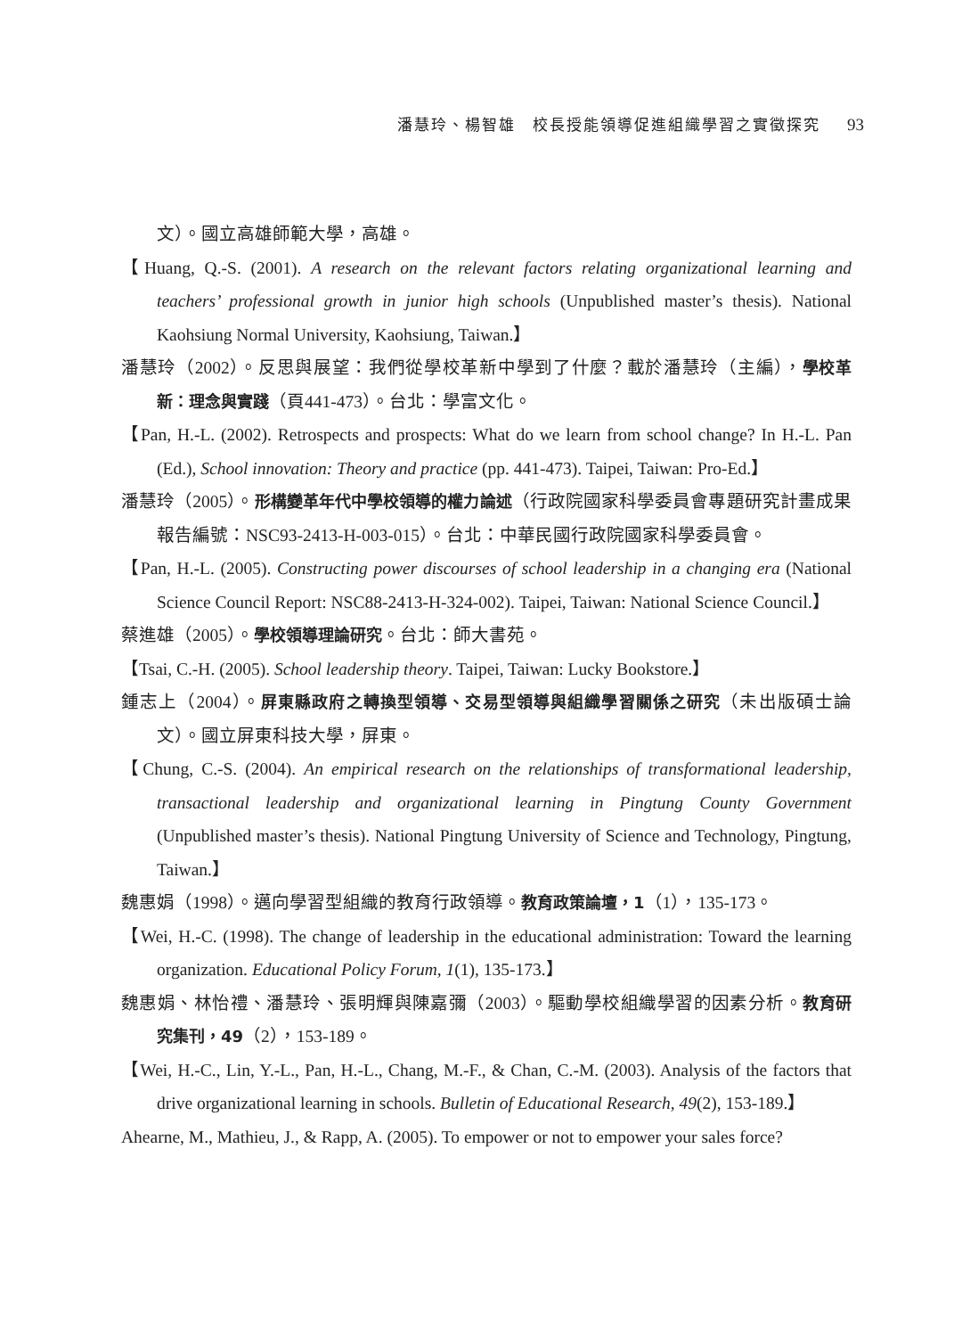潘慧玲、楊智雄　校長授能領導促進組織學習之實徵探究 93
文）。國立高雄師範大學，高雄。
【Huang, Q.-S. (2001). A research on the relevant factors relating organizational learning and teachers’ professional growth in junior high schools (Unpublished master’s thesis). National Kaohsiung Normal University, Kaohsiung, Taiwan.】
潘慧玲（2002）。反思與展望：我們從學校革新中學到了什麼？載於潘慧玲（主編），學校革新：理念與實踐（頁441-473）。台北：學富文化。
【Pan, H.-L. (2002). Retrospects and prospects: What do we learn from school change? In H.-L. Pan (Ed.), School innovation: Theory and practice (pp. 441-473). Taipei, Taiwan: Pro-Ed.】
潘慧玲（2005）。形構變革年代中學校領導的權力論述（行政院國家科學委員會專題研究計畫成果報告編號：NSC93-2413-H-003-015）。台北：中華民國行政院國家科學委員會。
【Pan, H.-L. (2005). Constructing power discourses of school leadership in a changing era (National Science Council Report: NSC88-2413-H-324-002). Taipei, Taiwan: National Science Council.】
蔡進雄（2005）。學校領導理論研究。台北：師大書苑。
【Tsai, C.-H. (2005). School leadership theory. Taipei, Taiwan: Lucky Bookstore.】
鍾志上（2004）。屏東縣政府之轉換型領導、交易型領導與組織學習關係之研究（未出版碩士論文）。國立屏東科技大學，屏東。
【Chung, C.-S. (2004). An empirical research on the relationships of transformational leadership, transactional leadership and organizational learning in Pingtung County Government (Unpublished master’s thesis). National Pingtung University of Science and Technology, Pingtung, Taiwan.】
魏惠娟（1998）。邁向學習型組織的教育行政領導。教育政策論壇，1（1），135-173。
【Wei, H.-C. (1998). The change of leadership in the educational administration: Toward the learning organization. Educational Policy Forum, 1(1), 135-173.】
魏惠娟、林怡禮、潘慧玲、張明輝與陳嘉彌（2003）。驅動學校組織學習的因素分析。教育研究集刊，49（2），153-189。
【Wei, H.-C., Lin, Y.-L., Pan, H.-L., Chang, M.-F., & Chan, C.-M. (2003). Analysis of the factors that drive organizational learning in schools. Bulletin of Educational Research, 49(2), 153-189.】
Ahearne, M., Mathieu, J., & Rapp, A. (2005). To empower or not to empower your sales force?